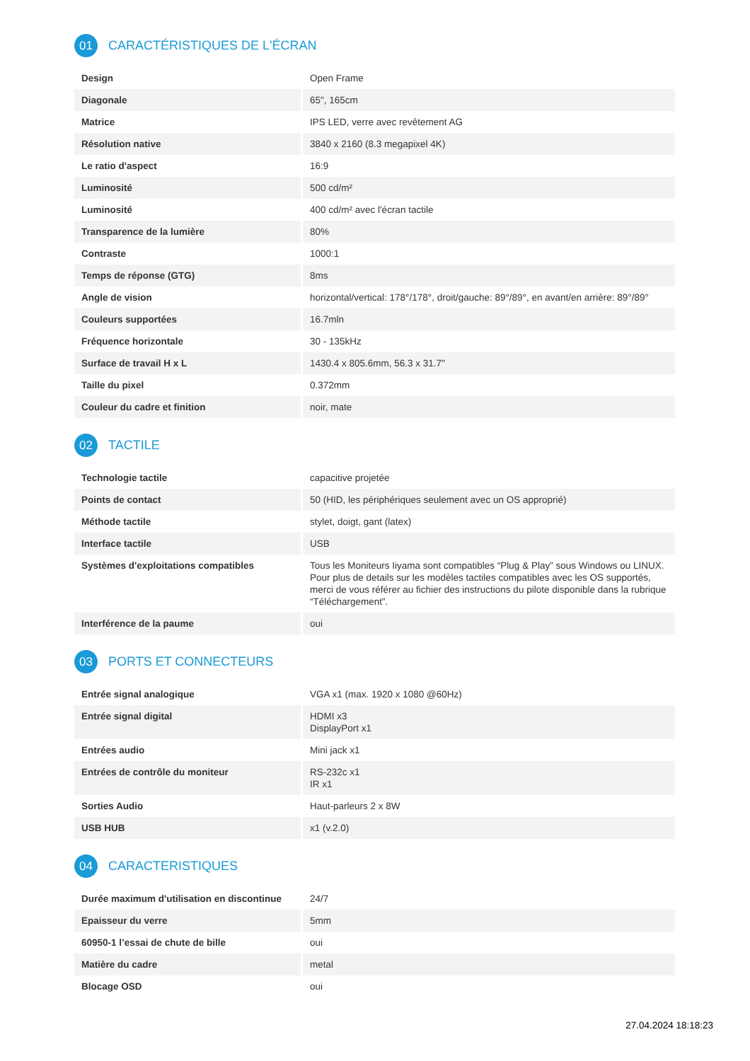01 CARACTÉRISTIQUES DE L'ÉCRAN
| Design | Open Frame |
| Diagonale | 65", 165cm |
| Matrice | IPS LED, verre avec revêtement AG |
| Résolution native | 3840 x 2160 (8.3 megapixel 4K) |
| Le ratio d'aspect | 16:9 |
| Luminosité | 500 cd/m² |
| Luminosité | 400 cd/m² avec l'écran tactile |
| Transparence de la lumière | 80% |
| Contraste | 1000:1 |
| Temps de réponse (GTG) | 8ms |
| Angle de vision | horizontal/vertical: 178°/178°, droit/gauche: 89°/89°, en avant/en arrière: 89°/89° |
| Couleurs supportées | 16.7mln |
| Fréquence horizontale | 30 - 135kHz |
| Surface de travail H x L | 1430.4 x 805.6mm, 56.3 x 31.7" |
| Taille du pixel | 0.372mm |
| Couleur du cadre et finition | noir, mate |
02 TACTILE
| Technologie tactile | capacitive projetée |
| Points de contact | 50 (HID, les périphériques seulement avec un OS approprié) |
| Méthode tactile | stylet, doigt, gant (latex) |
| Interface tactile | USB |
| Systèmes d'exploitations compatibles | Tous les Moniteurs Iiyama sont compatibles “Plug & Play” sous Windows ou LINUX. Pour plus de details sur les modèles tactiles compatibles avec les OS supportés, merci de vous référer au fichier des instructions du pilote disponible dans la rubrique “Téléchargement”. |
| Interférence de la paume | oui |
03 PORTS ET CONNECTEURS
| Entrée signal analogique | VGA x1 (max. 1920 x 1080 @60Hz) |
| Entrée signal digital | HDMI x3 DisplayPort x1 |
| Entrées audio | Mini jack x1 |
| Entrées de contrôle du moniteur | RS-232c x1 IR x1 |
| Sorties Audio | Haut-parleurs 2 x 8W |
| USB HUB | x1 (v.2.0) |
04 CARACTERISTIQUES
| Durée maximum d'utilisation en discontinue | 24/7 |
| Epaisseur du verre | 5mm |
| 60950-1 l’essai de chute de bille | oui |
| Matière du cadre | metal |
| Blocage OSD | oui |
27.04.2024 18:18:23